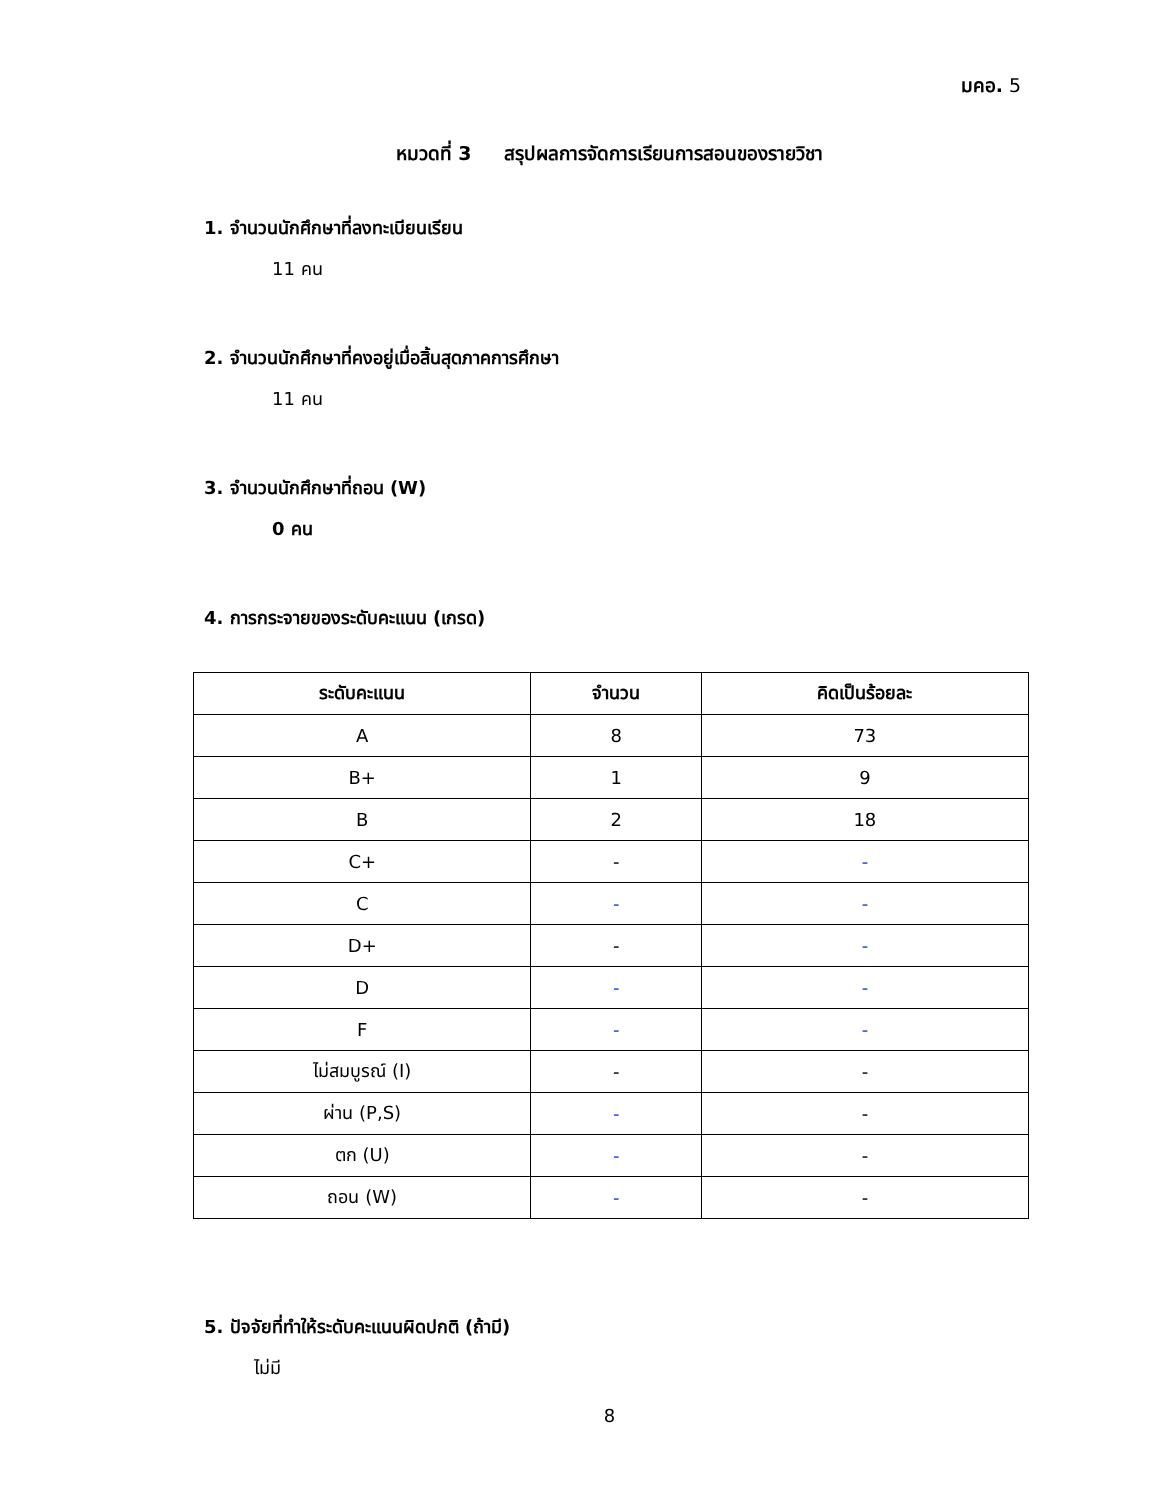มคอ. 5
หมวดที่ 3 สรุปผลการจัดการเรียนการสอนของรายวิชา
1. จำนวนนักศึกษาที่ลงทะเบียนเรียน
11 คน
2. จำนวนนักศึกษาที่คงอยู่เมื่อสิ้นสุดภาคการศึกษา
11 คน
3. จำนวนนักศึกษาที่ถอน (W)
0 คน
4. การกระจายของระดับคะแนน (เกรด)
| ระดับคะแนน | จำนวน | คิดเป็นร้อยละ |
| --- | --- | --- |
| A | 8 | 73 |
| B+ | 1 | 9 |
| B | 2 | 18 |
| C+ | - | - |
| C | - | - |
| D+ | - | - |
| D | - | - |
| F | - | - |
| ไม่สมบูรณ์ (I) | - | - |
| ผ่าน (P,S) | - | - |
| ตก (U) | - | - |
| ถอน (W) | - | - |
5. ปัจจัยที่ทำให้ระดับคะแนนผิดปกติ (ถ้ามี)
ไม่มี
8